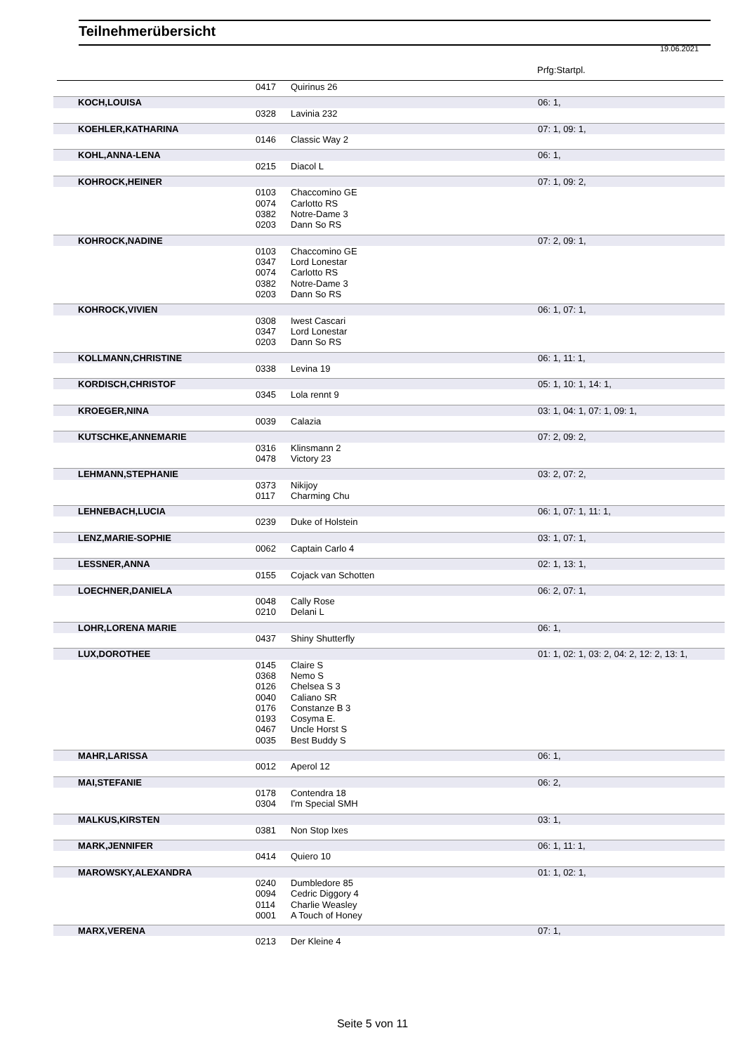Teilnehmerübersicht
19.06.2021
Prfg:Startpl.
| | 0417 | Quirinus 26 | |
| KOCH,LOUISA | | | 06: 1, |
| | 0328 | Lavinia 232 | |
| KOEHLER,KATHARINA | | | 07: 1, 09: 1, |
| | 0146 | Classic Way 2 | |
| KOHL,ANNA-LENA | | | 06: 1, |
| | 0215 | Diacol L | |
| KOHROCK,HEINER | | | 07: 1, 09: 2, |
| | 0103 | Chaccomino GE | |
| | 0074 | Carlotto RS | |
| | 0382 | Notre-Dame 3 | |
| | 0203 | Dann So RS | |
| KOHROCK,NADINE | | | 07: 2, 09: 1, |
| | 0103 | Chaccomino GE | |
| | 0347 | Lord Lonestar | |
| | 0074 | Carlotto RS | |
| | 0382 | Notre-Dame 3 | |
| | 0203 | Dann So RS | |
| KOHROCK,VIVIEN | | | 06: 1, 07: 1, |
| | 0308 | Iwest Cascari | |
| | 0347 | Lord Lonestar | |
| | 0203 | Dann So RS | |
| KOLLMANN,CHRISTINE | | | 06: 1, 11: 1, |
| | 0338 | Levina 19 | |
| KORDISCH,CHRISTOF | | | 05: 1, 10: 1, 14: 1, |
| | 0345 | Lola rennt 9 | |
| KROEGER,NINA | | | 03: 1, 04: 1, 07: 1, 09: 1, |
| | 0039 | Calazia | |
| KUTSCHKE,ANNEMARIE | | | 07: 2, 09: 2, |
| | 0316 | Klinsmann 2 | |
| | 0478 | Victory 23 | |
| LEHMANN,STEPHANIE | | | 03: 2, 07: 2, |
| | 0373 | Nikijoy | |
| | 0117 | Charming Chu | |
| LEHNEBACH,LUCIA | | | 06: 1, 07: 1, 11: 1, |
| | 0239 | Duke of Holstein | |
| LENZ,MARIE-SOPHIE | | | 03: 1, 07: 1, |
| | 0062 | Captain Carlo 4 | |
| LESSNER,ANNA | | | 02: 1, 13: 1, |
| | 0155 | Cojack van Schotten | |
| LOECHNER,DANIELA | | | 06: 2, 07: 1, |
| | 0048 | Cally Rose | |
| | 0210 | Delani L | |
| LOHR,LORENA MARIE | | | 06: 1, |
| | 0437 | Shiny Shutterfly | |
| LUX,DOROTHEE | | | 01: 1, 02: 1, 03: 2, 04: 2, 12: 2, 13: 1, |
| | 0145 | Claire S | |
| | 0368 | Nemo S | |
| | 0126 | Chelsea S 3 | |
| | 0040 | Caliano SR | |
| | 0176 | Constanze B 3 | |
| | 0193 | Cosyma E. | |
| | 0467 | Uncle Horst S | |
| | 0035 | Best Buddy S | |
| MAHR,LARISSA | | | 06: 1, |
| | 0012 | Aperol 12 | |
| MAI,STEFANIE | | | 06: 2, |
| | 0178 | Contendra 18 | |
| | 0304 | I'm Special SMH | |
| MALKUS,KIRSTEN | | | 03: 1, |
| | 0381 | Non Stop Ixes | |
| MARK,JENNIFER | | | 06: 1, 11: 1, |
| | 0414 | Quiero 10 | |
| MAROWSKY,ALEXANDRA | | | 01: 1, 02: 1, |
| | 0240 | Dumbledore 85 | |
| | 0094 | Cedric Diggory 4 | |
| | 0114 | Charlie Weasley | |
| | 0001 | A Touch of Honey | |
| MARX,VERENA | | | 07: 1, |
| | 0213 | Der Kleine 4 | |
Seite 5 von 11